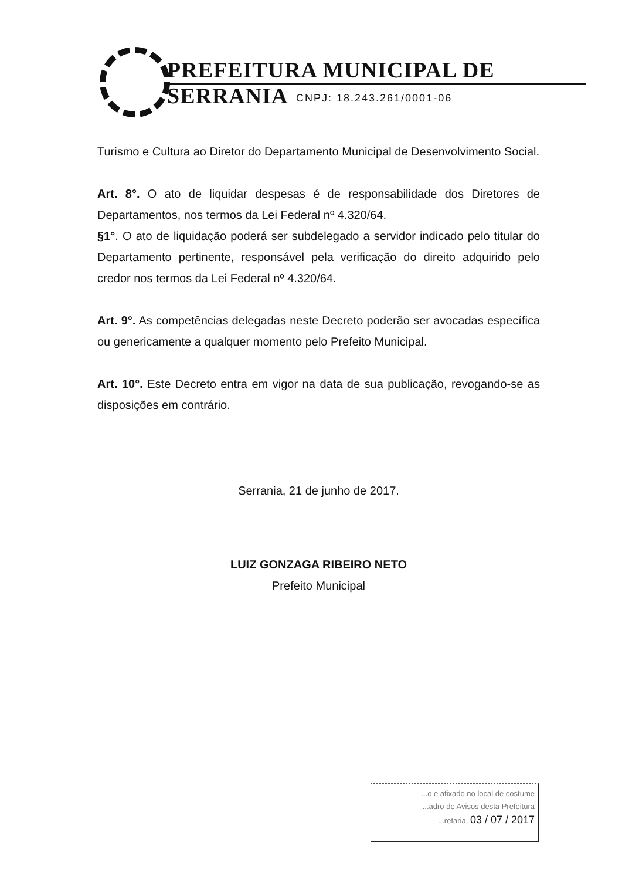PREFEITURA MUNICIPAL DE SERRANIA
CNPJ: 18.243.261/0001-06
Turismo e Cultura ao Diretor do Departamento Municipal de Desenvolvimento Social.
Art. 8°. O ato de liquidar despesas é de responsabilidade dos Diretores de Departamentos, nos termos da Lei Federal nº 4.320/64.
§1°. O ato de liquidação poderá ser subdelegado a servidor indicado pelo titular do Departamento pertinente, responsável pela verificação do direito adquirido pelo credor nos termos da Lei Federal nº 4.320/64.
Art. 9°. As competências delegadas neste Decreto poderão ser avocadas específica ou genericamente a qualquer momento pelo Prefeito Municipal.
Art. 10°. Este Decreto entra em vigor na data de sua publicação, revogando-se as disposições em contrário.
Serrania, 21 de junho de 2017.
LUIZ GONZAGA RIBEIRO NETO
Prefeito Municipal
...o e afixado no local de costume
...adro de Avisos desta Prefeitura
...retaria, 03 / 07 / 2017